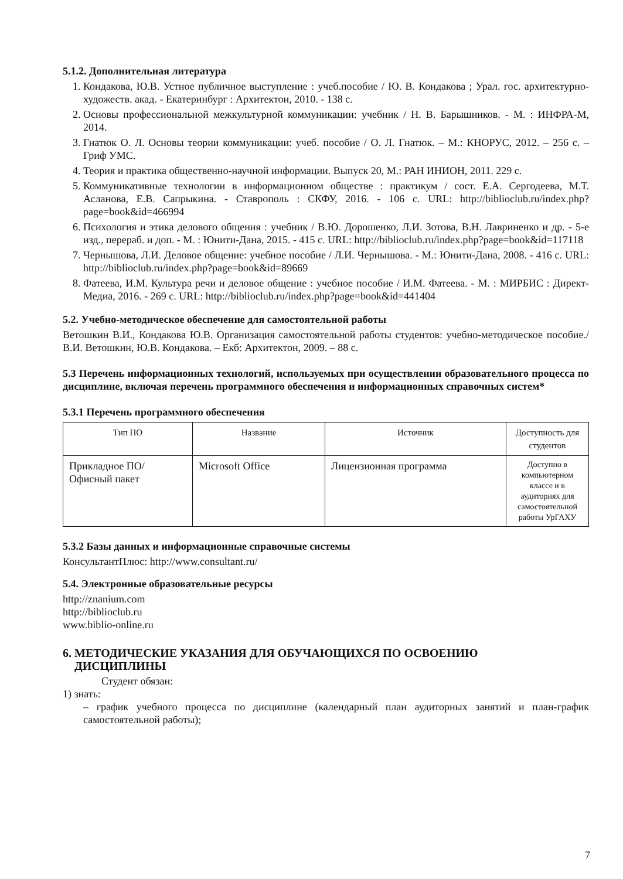5.1.2. Дополнительная литература
1. Кондакова, Ю.В. Устное публичное выступление : учеб.пособие / Ю. В. Кондакова ; Урал. гос. архитектурно-художеств. акад. - Екатеринбург : Архитектон, 2010. - 138 с.
2. Основы профессиональной межкультурной коммуникации: учебник / Н. В. Барышников. - М. : ИНФРА-М, 2014.
3. Гнатюк О. Л. Основы теории коммуникации: учеб. пособие / О. Л. Гнатюк. – М.: КНОРУС, 2012. – 256 с. – Гриф УМС.
4. Теория и практика общественно-научной информации. Выпуск 20, М.: РАН ИНИОН, 2011. 229 с.
5. Коммуникативные технологии в информационном обществе : практикум / сост. Е.А. Сергодеева, М.Т. Асланова, Е.В. Сапрыкина. - Ставрополь : СКФУ, 2016. - 106 с. URL: http://biblioclub.ru/index.php?page=book&id=466994
6. Психология и этика делового общения : учебник / В.Ю. Дорошенко, Л.И. Зотова, В.Н. Лавриненко и др. - 5-е изд., перераб. и доп. - М. : Юнити-Дана, 2015. - 415 с. URL: http://biblioclub.ru/index.php?page=book&id=117118
7. Чернышова, Л.И. Деловое общение: учебное пособие / Л.И. Чернышова. - М.: Юнити-Дана, 2008. - 416 с. URL: http://biblioclub.ru/index.php?page=book&id=89669
8. Фатеева, И.М. Культура речи и деловое общение : учебное пособие / И.М. Фатеева. - М. : МИРБИС : Директ-Медиа, 2016. - 269 с. URL: http://biblioclub.ru/index.php?page=book&id=441404
5.2. Учебно-методическое обеспечение для самостоятельной работы
Ветошкин В.И., Кондакова Ю.В. Организация самостоятельной работы студентов: учебно-методическое пособие./В.И. Ветошкин, Ю.В. Кондакова. – Екб: Архитектон, 2009. – 88 с.
5.3 Перечень информационных технологий, используемых при осуществлении образовательного процесса по дисциплине, включая перечень программного обеспечения и информационных справочных систем*
5.3.1 Перечень программного обеспечения
| Тип ПО | Название | Источник | Доступность для студентов |
| --- | --- | --- | --- |
| Прикладное ПО/ Офисный пакет | Microsoft Office | Лицензионная программа | Доступно в компьютерном классе и в аудиториях для самостоятельной работы УрГАХУ |
5.3.2 Базы данных и информационные справочные системы
КонсультантПлюс: http://www.consultant.ru/
5.4. Электронные образовательные ресурсы
http://znanium.com
http://biblioclub.ru
www.biblio-online.ru
6. МЕТОДИЧЕСКИЕ УКАЗАНИЯ ДЛЯ ОБУЧАЮЩИХСЯ ПО ОСВОЕНИЮ
ДИСЦИПЛИНЫ
Студент обязан:
1) знать:
– график учебного процесса по дисциплине (календарный план аудиторных занятий и план-график самостоятельной работы);
7